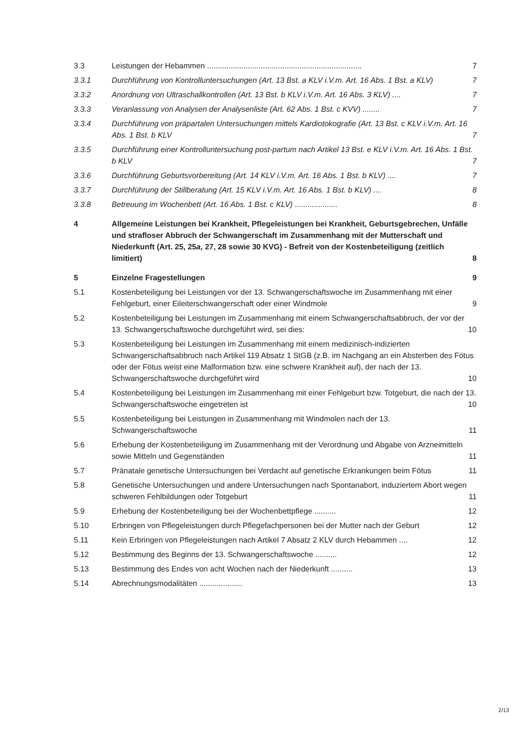3.3 7 Leistungen der Hebammen ........................................................................
3.3.1 Durchführung von Kontrolluntersuchungen (Art. 13 Bst. a KLV i.V.m. Art. 16 Abs. 1 Bst. a KLV) 7
3.3.2 7 Anordnung von Ultraschallkontrollen (Art. 13 Bst. b KLV i.V.m. Art. 16 Abs. 3 KLV) ....
3.3.3 7 Veranlassung von Analysen der Analysenliste (Art. 62 Abs. 1 Bst. c KVV) ........
3.3.4 Durchführung von präpartalen Untersuchungen mittels Kardiotokografie (Art. 13 Bst. c KLV i.V.m. Art. 16 Abs. 1 Bst. b KLV 7
3.3.5 Durchführung einer Kontrolluntersuchung post-partum nach Artikel 13 Bst. e KLV i.V.m. Art. 16 Abs. 1 Bst. b KLV 7
3.3.6 7 Durchführung Geburtsvorbereitung (Art. 14 KLV i.V.m. Art. 16 Abs. 1 Bst. b KLV) ....
3.3.7 8 Durchführung der Stillberatung (Art. 15 KLV i.V.m. Art. 16 Abs. 1 Bst. b KLV) ....
3.3.8 8 Betreuung im Wochenbett (Art. 16 Abs. 1 Bst. c KLV) ....................
4 Allgemeine Leistungen bei Krankheit, Pflegeleistungen bei Krankheit, Geburtsgebrechen, Unfälle und strafloser Abbruch der Schwangerschaft im Zusammenhang mit der Mutterschaft und Niederkunft (Art. 25, 25a, 27, 28 sowie 30 KVG) - Befreit von der Kostenbeteiligung (zeitlich limitiert) 8
5 9 Einzelne Fragestellungen
5.1 Kostenbeteiligung bei Leistungen vor der 13. Schwangerschaftswoche im Zusammenhang mit einer Fehlgeburt, einer Eileiterschwangerschaft oder einer Windmole 9
5.2 Kostenbeteiligung bei Leistungen im Zusammenhang mit einem Schwangerschaftsabbruch, der vor der 13. Schwangerschaftswoche durchgeführt wird, sei dies: 10
5.3 Kostenbeteiligung bei Leistungen im Zusammenhang mit einem medizinisch-indizierten Schwangerschaftsabbruch nach Artikel 119 Absatz 1 StGB (z.B. im Nachgang an ein Absterben des Fötus oder der Fötus weist eine Malformation bzw. eine schwere Krankheit auf), der nach der 13. Schwangerschaftswoche durchgeführt wird 10
5.4 Kostenbeteiligung bei Leistungen im Zusammenhang mit einer Fehlgeburt bzw. Totgeburt, die nach der 13. Schwangerschaftswoche eingetreten ist 10
5.5 Kostenbeteiligung bei Leistungen in Zusammenhang mit Windmolen nach der 13. Schwangerschaftswoche 11
5.6 Erhebung der Kostenbeteiligung im Zusammenhang mit der Verordnung und Abgabe von Arzneimitteln sowie Mitteln und Gegenständen 11
5.7 Pränatale genetische Untersuchungen bei Verdacht auf genetische Erkrankungen beim Fötus 11
5.8 Genetische Untersuchungen und andere Untersuchungen nach Spontanabort, induziertem Abort wegen schweren Fehlbildungen oder Totgeburt 11
5.9 12 Erhebung der Kostenbeteiligung bei der Wochenbettpflege ..........
5.10 12 Erbringen von Pflegeleistungen durch Pflegefachpersonen bei der Mutter nach der Geburt
5.11 12 Kein Erbringen von Pflegeleistungen nach Artikel 7 Absatz 2 KLV durch Hebammen ....
5.12 12 Bestimmung des Beginns der 13. Schwangerschaftswoche ..........
5.13 13 Bestimmung des Endes von acht Wochen nach der Niederkunft ..........
5.14 13 Abrechnungsmodalitäten ....................
2/13